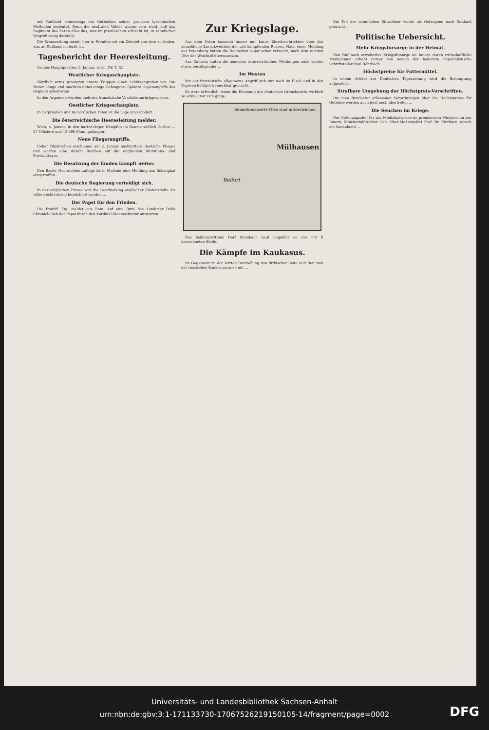mit Rußland keineswegs ein Gutheißen seiner grausam tyrannischen Methoden bedeutet. Denn die neutralen Völker wissen sehr wohl, daß das Regiment des Zaren alles das, was im preußischen schlecht ist, in zehnfacher Vergrößerung darstellt.
Die Kreuzzeitung meint, hier in Preußen sei ein Zehntel von dem zu finden, was an Rußland schlecht ist.
Tagesbericht der Heeresleitung.
Großes Hauptquartier, 5. Januar, vorm. (W. T. B.)
Westlicher Kriegsschauplatz.
Nördlich Arras sprengten unsere Truppen einen Schützengraben von 200 Meter Länge und machten dabei einige Gefangene. Spätere Gegenangriffe des Gegners scheiterten.
In den Argonnen wurden mehrere französische Vorstöße zurückgewiesen.
Oestlicher Kriegsschauplatz.
In Ostpreußen und im nördlichen Polen ist die Lage unverändert.
Die österreichische Heeresleitung meldet:
Wien, 4. Januar. In den hartnäckigen Kämpfen im Raume südlich Gorlice ... 37 Offiziere und 12 698 Mann gefangen.
Neue Fliegerangriffe.
Ueber Dünkirchen erschienen am 2. Januar nachmittags deutsche Flieger und warfen eine Anzahl Bomben auf die englischen Munitions- und Proviantlager.
Die Besatzung der Emden kämpft weiter.
Den Basler Nachrichten zufolge ist in Mailand eine Meldung aus Schanghai eingetroffen ...
Die deutsche Regierung verteidigt sich.
In der englischen Presse war die Beschießung englischer Küstenstädte als völkerrechtswidrig bezeichnet worden ...
Der Papst für den Frieden.
Die Frankf. Ztg. meldet aus Rom: Auf eine Bitte des Londoner Daily Chronicle ließ der Papst durch den Kardinal-Staatssekretär antworten ...
Zur Kriegslage.
Aus dem Osten kommen immer nur kurze Einzelnachrichten über das allmähliche Zurückweichen der zäh kämpfenden Russen. Nach einer Meldung aus Petersburg hätten die Deutschen sogar schon versucht, nach dem rechten Ufer der Weichsel überzusetzen.
Aus Galizien lauten die neuesten österreichischen Meldungen auch wieder etwas beruhigender ...
Im Westen
hat der französische allgemeine Angriff sich nur noch im Elsaß und in den Vogesen heftiger bemerkbar gemacht ...
Es wäre erfreulich, wenn die Räumung des deutschen Grenzbezirks wirklich so schnell vor sich ginge.
Mülhausen
Belfort
Bemerkenswerte Orte sind unterstrichen
Das heißumstrittene Dorf Steinbach liegt ungefähr an der mit X bezeichneten Stelle.
Die Kämpfe im Kaukasus.
Im Gegensatz zu der letzten Darstellung von türkischer Seite teilt der Stab der russischen Kaukasusarmee mit ...
Ein Teil der männlichen Einwohner wurde als Gefangene nach Rußland gebracht ...
Politische Uebersicht.
Mehr Kriegsfürsorge in der Heimat.
Den Ruf nach erweiterter Kriegsfürsorge im Innern durch wirtschaftliche Maßnahmen erhebt immer von neuem der bekannte imperialistische Schriftsteller Paul Rohrbach ...
Höchstpreise für Futtermittel.
In einem Artikel der Deutschen Tageszeitung wird die Behauptung aufgestellt ...
Strafbare Umgehung der Höchstpreis-Vorschriften.
Die vom Bundesrat erlassenen Verordnungen über die Höchstpreise für Getreide werden auch jetzt noch übertreten ...
Die Seuchen im Kriege.
Der Abteilungschef für das Medizinalwesen im preußischen Ministerium des Innern, Ministerialdirektor Geh. Ober-Medizinalrat Prof. Dr. Kirchner, sprach am Sonnabend ...
Universitäts- und Landesbibliothek Sachsen-Anhalt
urn:nbn:de:gbv:3:1-171133730-17067526219150105-14/fragment/page=0002
DFG